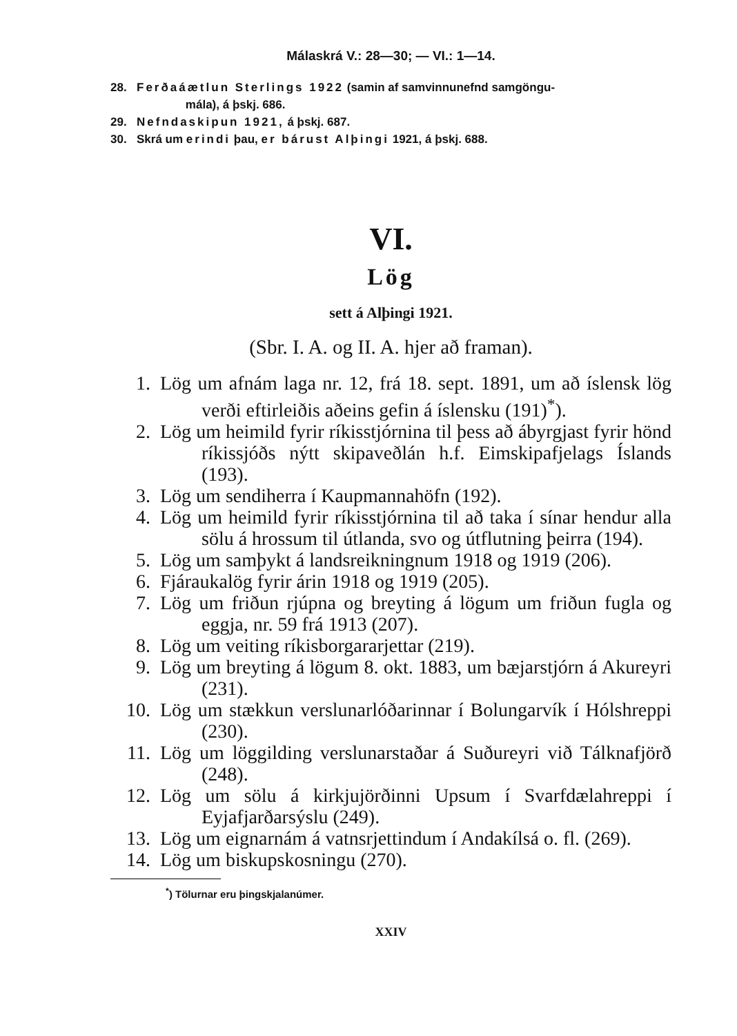Málaskrá V.: 28—30; — VI.: 1—14.
28. Ferðaáætlun Sterlings 1922 (samin af samvinnunefnd samgöngu-
mála), á þskj. 686.
29. Nefndaskipun 1921, á þskj. 687.
30. Skrá um erindi þau, er bárust Alþingi 1921, á þskj. 688.
VI.
Lög
sett á Alþingi 1921.
(Sbr. I. A. og II. A. hjer að framan).
1. Lög um afnám laga nr. 12, frá 18. sept. 1891, um að íslensk lög verði eftirleiðis aðeins gefin á íslensku (191)<sup>*</sup>).
2. Lög um heimild fyrir ríkisstjórnina til þess að ábyrgjast fyrir hönd ríkissjóðs nýtt skipaveðlán h.f. Eimskipafjelags Íslands (193).
3. Lög um sendiherra í Kaupmannahöfn (192).
4. Lög um heimild fyrir ríkisstjórnina til að taka í sínar hendur alla sölu á hrossum til útlanda, svo og útflutning þeirra (194).
5. Lög um samþykt á landsreikningnum 1918 og 1919 (206).
6. Fjáraukalög fyrir árin 1918 og 1919 (205).
7. Lög um friðun rjúpna og breyting á lögum um friðun fugla og eggja, nr. 59 frá 1913 (207).
8. Lög um veiting ríkisborgararjettar (219).
9. Lög um breyting á lögum 8. okt. 1883, um bæjarstjórn á Akureyri (231).
10. Lög um stækkun verslunarlóðarinnar í Bolungarvík í Hólshreppi (230).
11. Lög um löggilding verslunarstaðar á Suðureyri við Tálknafjörð (248).
12. Lög um sölu á kirkjujörðinni Upsum í Svarfdælahreppi í Eyjafjarðarsýslu (249).
13. Lög um eignarnám á vatnsrjettindum í Andakílsá o. fl. (269).
14. Lög um biskupskosningu (270).
<sup>*</sup>) Tölurnar eru þingskjalanúmer.
XXIV